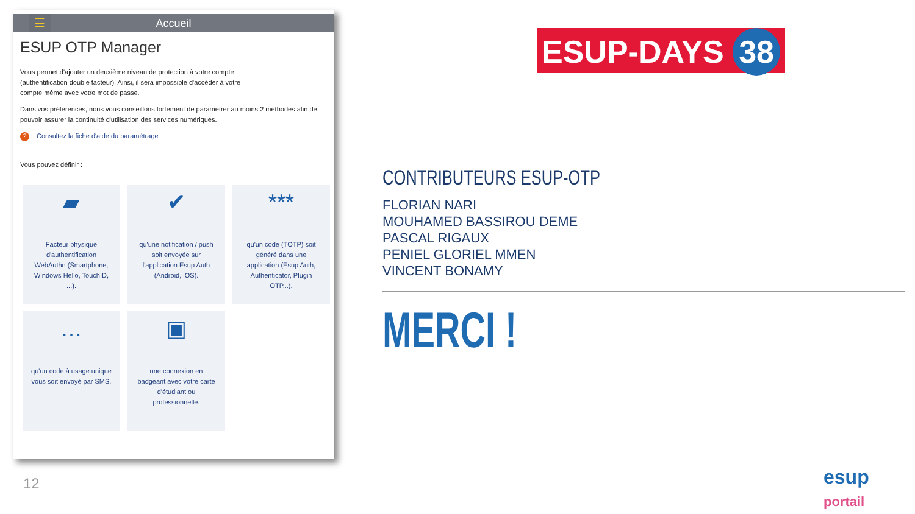☰
Accueil
ESUP OTP Manager
Vous permet d'ajouter un deuxième niveau de protection à votre compte (authentification double facteur). Ainsi, il sera impossible d'accéder à votre compte même avec votre mot de passe.
Dans vos préférences, nous vous conseillons fortement de paramétrer au moins 2 méthodes afin de pouvoir assurer la continuité d'utilisation des services numériques.
? Consultez la fiche d'aide du paramétrage
Vous pouvez définir :
▰
Facteur physique d'authentification WebAuthn (Smartphone, Windows Hello, TouchID, ...).
✔
qu'une notification / push soit envoyée sur l'application Esup Auth (Android, iOS).
***
qu'un code (TOTP) soit généré dans une application (Esup Auth, Authenticator, Plugin OTP...).
…
qu'un code à usage unique vous soit envoyé par SMS.
▣
une connexion en badgeant avec votre carte d'étudiant ou professionnelle.
ESUP-DAYS 38
CONTRIBUTEURS ESUP-OTP
FLORIAN NARI
MOUHAMED BASSIROU DEME
PASCAL RIGAUX
PENIEL GLORIEL MMEN
VINCENT BONAMY
MERCI !
12 esup portail